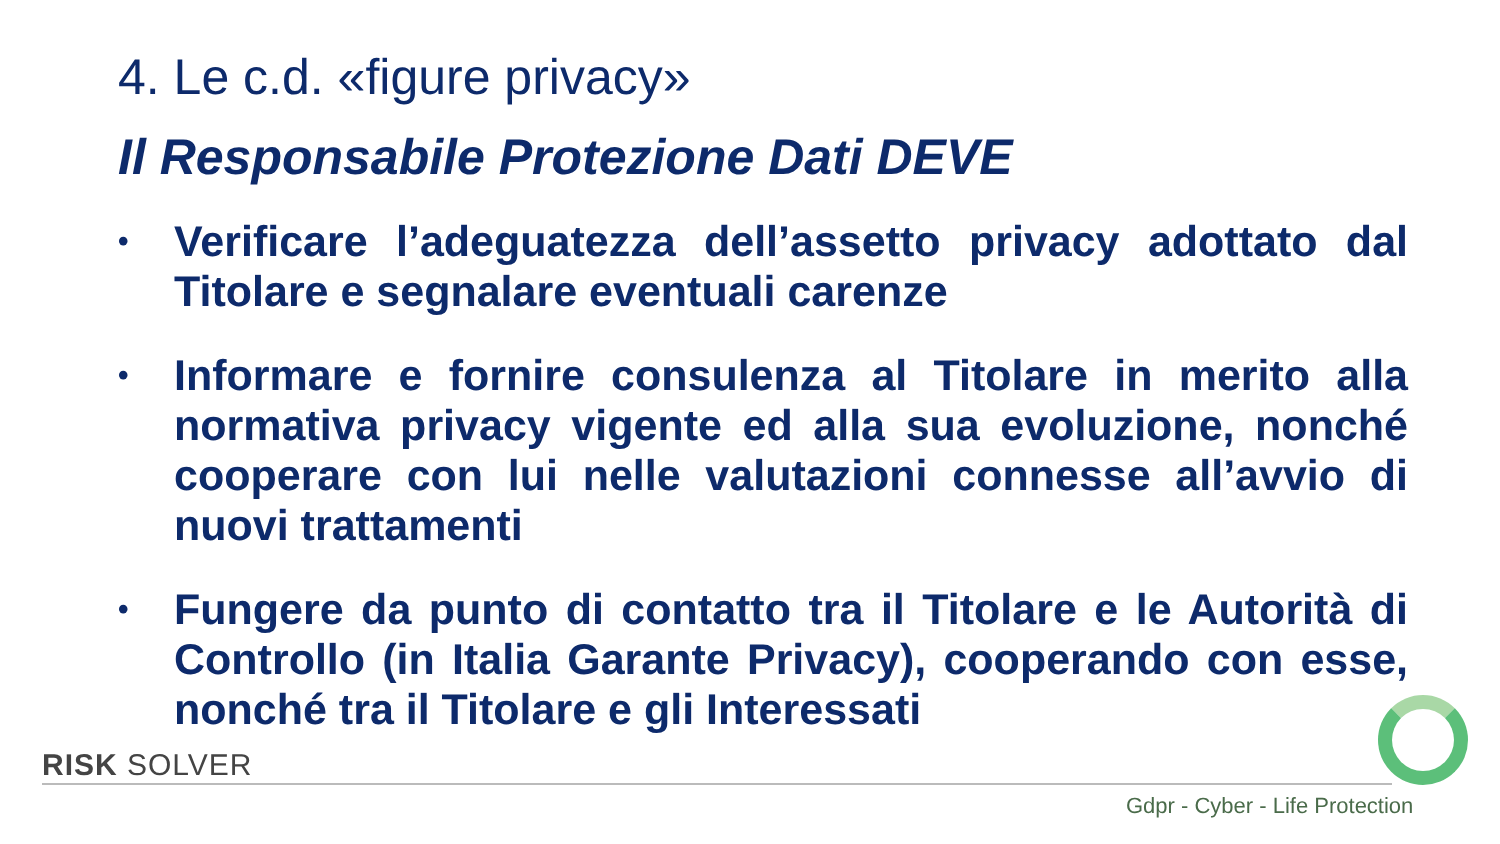4. Le c.d. «figure privacy»
Il Responsabile Protezione Dati DEVE
• Verificare l’adeguatezza dell’assetto privacy adottato dal Titolare e segnalare eventuali carenze
• Informare e fornire consulenza al Titolare in merito alla normativa privacy vigente ed alla sua evoluzione, nonché cooperare con lui nelle valutazioni connesse all’avvio di nuovi trattamenti
• Fungere da punto di contatto tra il Titolare e le Autorità di Controllo (in Italia Garante Privacy), cooperando con esse, nonché tra il Titolare e gli Interessati
RISK SOLVER
Gdpr - Cyber - Life Protection